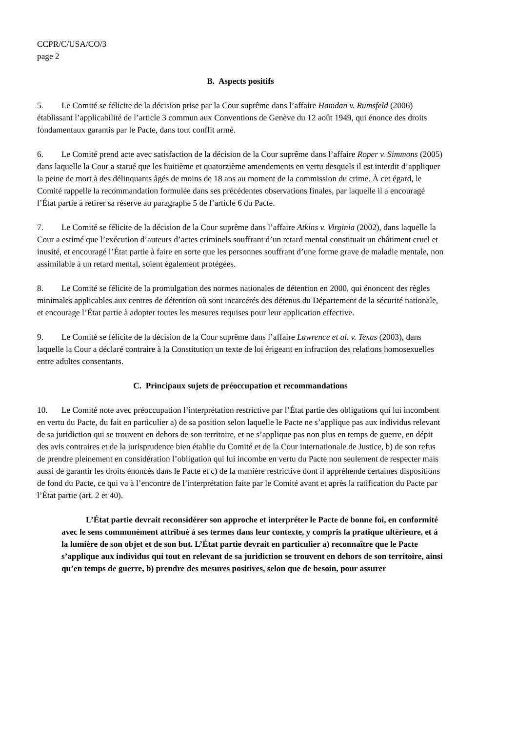CCPR/C/USA/CO/3
page 2
B. Aspects positifs
5. Le Comité se félicite de la décision prise par la Cour suprême dans l’affaire Hamdan v. Rumsfeld (2006) établissant l’applicabilité de l’article 3 commun aux Conventions de Genève du 12 août 1949, qui énonce des droits fondamentaux garantis par le Pacte, dans tout conflit armé.
6. Le Comité prend acte avec satisfaction de la décision de la Cour suprême dans l’affaire Roper v. Simmons (2005) dans laquelle la Cour a statué que les huitième et quatorzième amendements en vertu desquels il est interdit d’appliquer la peine de mort à des délinquants âgés de moins de 18 ans au moment de la commission du crime. À cet égard, le Comité rappelle la recommandation formulée dans ses précédentes observations finales, par laquelle il a encouragé l’État partie à retirer sa réserve au paragraphe 5 de l’article 6 du Pacte.
7. Le Comité se félicite de la décision de la Cour suprême dans l’affaire Atkins v. Virginia (2002), dans laquelle la Cour a estimé que l’exécution d’auteurs d’actes criminels souffrant d’un retard mental constituait un châtiment cruel et inusité, et encouragé l’État partie à faire en sorte que les personnes souffrant d’une forme grave de maladie mentale, non assimilable à un retard mental, soient également protégées.
8. Le Comité se félicite de la promulgation des normes nationales de détention en 2000, qui énoncent des règles minimales applicables aux centres de détention où sont incarcérés des détenus du Département de la sécurité nationale, et encourage l’État partie à adopter toutes les mesures requises pour leur application effective.
9. Le Comité se félicite de la décision de la Cour suprême dans l’affaire Lawrence et al. v. Texas (2003), dans laquelle la Cour a déclaré contraire à la Constitution un texte de loi érigeant en infraction des relations homosexuelles entre adultes consentants.
C. Principaux sujets de préoccupation et recommandations
10. Le Comité note avec préoccupation l’interprétation restrictive par l’État partie des obligations qui lui incombent en vertu du Pacte, du fait en particulier a) de sa position selon laquelle le Pacte ne s’applique pas aux individus relevant de sa juridiction qui se trouvent en dehors de son territoire, et ne s’applique pas non plus en temps de guerre, en dépit des avis contraires et de la jurisprudence bien établie du Comité et de la Cour internationale de Justice, b) de son refus de prendre pleinement en considération l’obligation qui lui incombe en vertu du Pacte non seulement de respecter mais aussi de garantir les droits énoncés dans le Pacte et c) de la manière restrictive dont il appréhende certaines dispositions de fond du Pacte, ce qui va à l’encontre de l’interprétation faite par le Comité avant et après la ratification du Pacte par l’État partie (art. 2 et 40).
L’État partie devrait reconsidérer son approche et interpréter le Pacte de bonne foi, en conformité avec le sens communément attribué à ses termes dans leur contexte, y compris la pratique ultérieure, et à la lumière de son objet et de son but. L’État partie devrait en particulier a) reconnaître que le Pacte s’applique aux individus qui tout en relevant de sa juridiction se trouvent en dehors de son territoire, ainsi qu’en temps de guerre, b) prendre des mesures positives, selon que de besoin, pour assurer